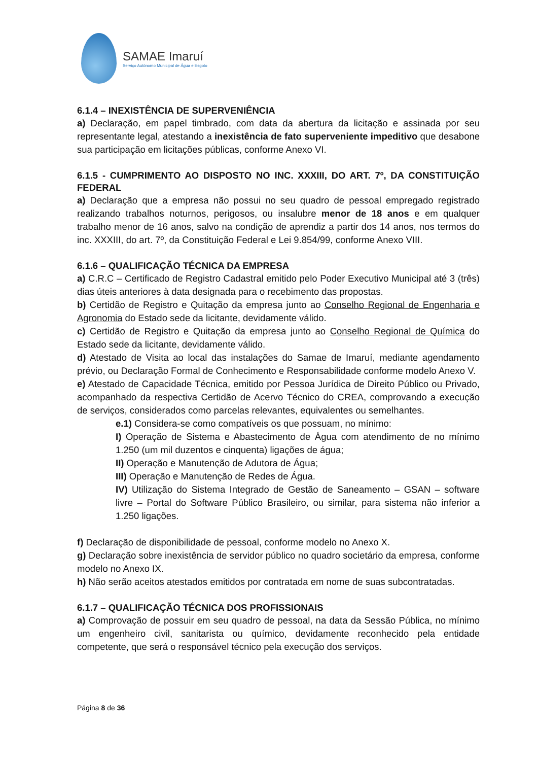SAMAE Imaruí
Serviço Autônomo Municipal de Água e Esgoto
6.1.4 – INEXISTÊNCIA DE SUPERVENIÊNCIA
a) Declaração, em papel timbrado, com data da abertura da licitação e assinada por seu representante legal, atestando a inexistência de fato superveniente impeditivo que desabone sua participação em licitações públicas, conforme Anexo VI.
6.1.5 - CUMPRIMENTO AO DISPOSTO NO INC. XXXIII, DO ART. 7º, DA CONSTITUIÇÃO FEDERAL
a) Declaração que a empresa não possui no seu quadro de pessoal empregado registrado realizando trabalhos noturnos, perigosos, ou insalubre menor de 18 anos e em qualquer trabalho menor de 16 anos, salvo na condição de aprendiz a partir dos 14 anos, nos termos do inc. XXXIII, do art. 7º, da Constituição Federal e Lei 9.854/99, conforme Anexo VIII.
6.1.6 – QUALIFICAÇÃO TÉCNICA DA EMPRESA
a) C.R.C – Certificado de Registro Cadastral emitido pelo Poder Executivo Municipal até 3 (três) dias úteis anteriores à data designada para o recebimento das propostas.
b) Certidão de Registro e Quitação da empresa junto ao Conselho Regional de Engenharia e Agronomia do Estado sede da licitante, devidamente válido.
c) Certidão de Registro e Quitação da empresa junto ao Conselho Regional de Química do Estado sede da licitante, devidamente válido.
d) Atestado de Visita ao local das instalações do Samae de Imaruí, mediante agendamento prévio, ou Declaração Formal de Conhecimento e Responsabilidade conforme modelo Anexo V.
e) Atestado de Capacidade Técnica, emitido por Pessoa Jurídica de Direito Público ou Privado, acompanhado da respectiva Certidão de Acervo Técnico do CREA, comprovando a execução de serviços, considerados como parcelas relevantes, equivalentes ou semelhantes.
e.1) Considera-se como compatíveis os que possuam, no mínimo:
I) Operação de Sistema e Abastecimento de Água com atendimento de no mínimo 1.250 (um mil duzentos e cinquenta) ligações de água;
II) Operação e Manutenção de Adutora de Água;
III) Operação e Manutenção de Redes de Água.
IV) Utilização do Sistema Integrado de Gestão de Saneamento – GSAN – software livre – Portal do Software Público Brasileiro, ou similar, para sistema não inferior a 1.250 ligações.
f) Declaração de disponibilidade de pessoal, conforme modelo no Anexo X.
g) Declaração sobre inexistência de servidor público no quadro societário da empresa, conforme modelo no Anexo IX.
h) Não serão aceitos atestados emitidos por contratada em nome de suas subcontratadas.
6.1.7 – QUALIFICAÇÃO TÉCNICA DOS PROFISSIONAIS
a) Comprovação de possuir em seu quadro de pessoal, na data da Sessão Pública, no mínimo um engenheiro civil, sanitarista ou químico, devidamente reconhecido pela entidade competente, que será o responsável técnico pela execução dos serviços.
Página 8 de 36